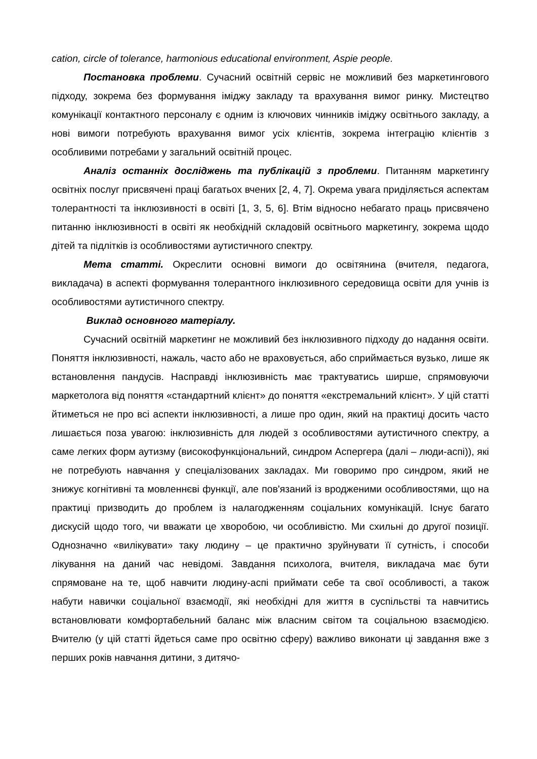cation, circle of tolerance, harmonious educational environment, Aspie people.
Постановка проблеми. Сучасний освітній сервіс не можливий без маркетингового підходу, зокрема без формування іміджу закладу та врахування вимог ринку. Мистецтво комунікації контактного персоналу є одним із ключових чинників іміджу освітнього закладу, а нові вимоги потребують врахування вимог усіх клієнтів, зокрема інтеграцію клієнтів з особливими потребами у загальний освітній процес.
Аналіз останніх досліджень та публікацій з проблеми. Питанням маркетингу освітніх послуг присвячені праці багатьох вчених [2, 4, 7]. Окрема увага приділяється аспектам толерантності та інклюзивності в освіті [1, 3, 5, 6]. Втім відносно небагато праць присвячено питанню інклюзивності в освіті як необхідній складовій освітнього маркетингу, зокрема щодо дітей та підлітків із особливостями аутистичного спектру.
Мета статті. Окреслити основні вимоги до освітянина (вчителя, педагога, викладача) в аспекті формування толерантного інклюзивного середовища освіти для учнів із особливостями аутистичного спектру.
Виклад основного матеріалу.
Сучасний освітній маркетинг не можливий без інклюзивного підходу до надання освіти. Поняття інклюзивності, нажаль, часто або не враховується, або сприймається вузько, лише як встановлення пандусів. Насправді інклюзивність має трактуватись ширше, спрямовуючи маркетолога від поняття «стандартний клієнт» до поняття «екстремальний клієнт». У цій статті йтиметься не про всі аспекти інклюзивності, а лише про один, який на практиці досить часто лишається поза увагою: інклюзивність для людей з особливостями аутистичного спектру, а саме легких форм аутизму (високофункціональний, синдром Аспергера (далі – люди-аспі)), які не потребують навчання у спеціалізованих закладах. Ми говоримо про синдром, який не знижує когнітивні та мовленнєві функції, але пов'язаний із вродженими особливостями, що на практиці призводить до проблем із налагодженням соціальних комунікацій. Існує багато дискусій щодо того, чи вважати це хворобою, чи особливістю. Ми схильні до другої позиції. Однозначно «вилікувати» таку людину – це практично зруйнувати її сутність, і способи лікування на даний час невідомі. Завдання психолога, вчителя, викладача має бути спрямоване на те, щоб навчити людину-аспі приймати себе та свої особливості, а також набути навички соціальної взаємодії, які необхідні для життя в суспільстві та навчитись встановлювати комфортабельний баланс між власним світом та соціальною взаємодією. Вчителю (у цій статті йдеться саме про освітню сферу) важливо виконати ці завдання вже з перших років навчання дитини, з дитячо-